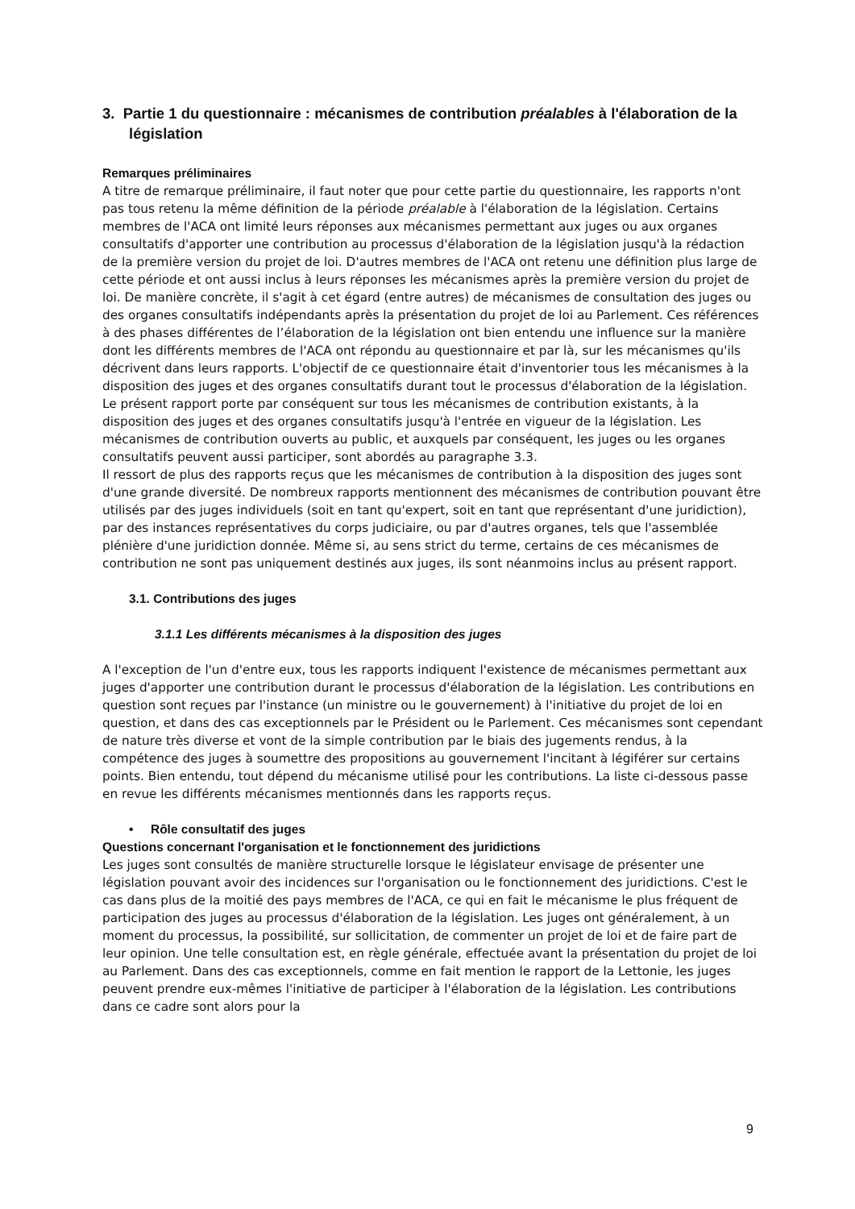3. Partie 1 du questionnaire : mécanismes de contribution préalables à l'élaboration de la législation
Remarques préliminaires
A titre de remarque préliminaire, il faut noter que pour cette partie du questionnaire, les rapports n'ont pas tous retenu la même définition de la période préalable à l'élaboration de la législation. Certains membres de l'ACA ont limité leurs réponses aux mécanismes permettant aux juges ou aux organes consultatifs d'apporter une contribution au processus d'élaboration de la législation jusqu'à la rédaction de la première version du projet de loi. D'autres membres de l'ACA ont retenu une définition plus large de cette période et ont aussi inclus à leurs réponses les mécanismes après la première version du projet de loi. De manière concrète, il s'agit à cet égard (entre autres) de mécanismes de consultation des juges ou des organes consultatifs indépendants après la présentation du projet de loi au Parlement. Ces références à des phases différentes de l’élaboration de la législation ont bien entendu une influence sur la manière dont les différents membres de l'ACA ont répondu au questionnaire et par là, sur les mécanismes qu'ils décrivent dans leurs rapports. L'objectif de ce questionnaire était d'inventorier tous les mécanismes à la disposition des juges et des organes consultatifs durant tout le processus d'élaboration de la législation. Le présent rapport porte par conséquent sur tous les mécanismes de contribution existants, à la disposition des juges et des organes consultatifs jusqu'à l'entrée en vigueur de la législation. Les mécanismes de contribution ouverts au public, et auxquels par conséquent, les juges ou les organes consultatifs peuvent aussi participer, sont abordés au paragraphe 3.3.
Il ressort de plus des rapports reçus que les mécanismes de contribution à la disposition des juges sont d'une grande diversité. De nombreux rapports mentionnent des mécanismes de contribution pouvant être utilisés par des juges individuels (soit en tant qu'expert, soit en tant que représentant d'une juridiction), par des instances représentatives du corps judiciaire, ou par d'autres organes, tels que l'assemblée plénière d'une juridiction donnée. Même si, au sens strict du terme, certains de ces mécanismes de contribution ne sont pas uniquement destinés aux juges, ils sont néanmoins inclus au présent rapport.
3.1. Contributions des juges
3.1.1 Les différents mécanismes à la disposition des juges
A l'exception de l'un d'entre eux, tous les rapports indiquent l'existence de mécanismes permettant aux juges d'apporter une contribution durant le processus d'élaboration de la législation. Les contributions en question sont reçues par l'instance (un ministre ou le gouvernement) à l'initiative du projet de loi en question, et dans des cas exceptionnels par le Président ou le Parlement. Ces mécanismes sont cependant de nature très diverse et vont de la simple contribution par le biais des jugements rendus, à la compétence des juges à soumettre des propositions au gouvernement l'incitant à légiférer sur certains points. Bien entendu, tout dépend du mécanisme utilisé pour les contributions. La liste ci-dessous passe en revue les différents mécanismes mentionnés dans les rapports reçus.
• Rôle consultatif des juges
Questions concernant l'organisation et le fonctionnement des juridictions
Les juges sont consultés de manière structurelle lorsque le législateur envisage de présenter une législation pouvant avoir des incidences sur l'organisation ou le fonctionnement des juridictions. C'est le cas dans plus de la moitié des pays membres de l'ACA, ce qui en fait le mécanisme le plus fréquent de participation des juges au processus d'élaboration de la législation. Les juges ont généralement, à un moment du processus, la possibilité, sur sollicitation, de commenter un projet de loi et de faire part de leur opinion. Une telle consultation est, en règle générale, effectuée avant la présentation du projet de loi au Parlement. Dans des cas exceptionnels, comme en fait mention le rapport de la Lettonie, les juges peuvent prendre eux-mêmes l'initiative de participer à l'élaboration de la législation. Les contributions dans ce cadre sont alors pour la
9